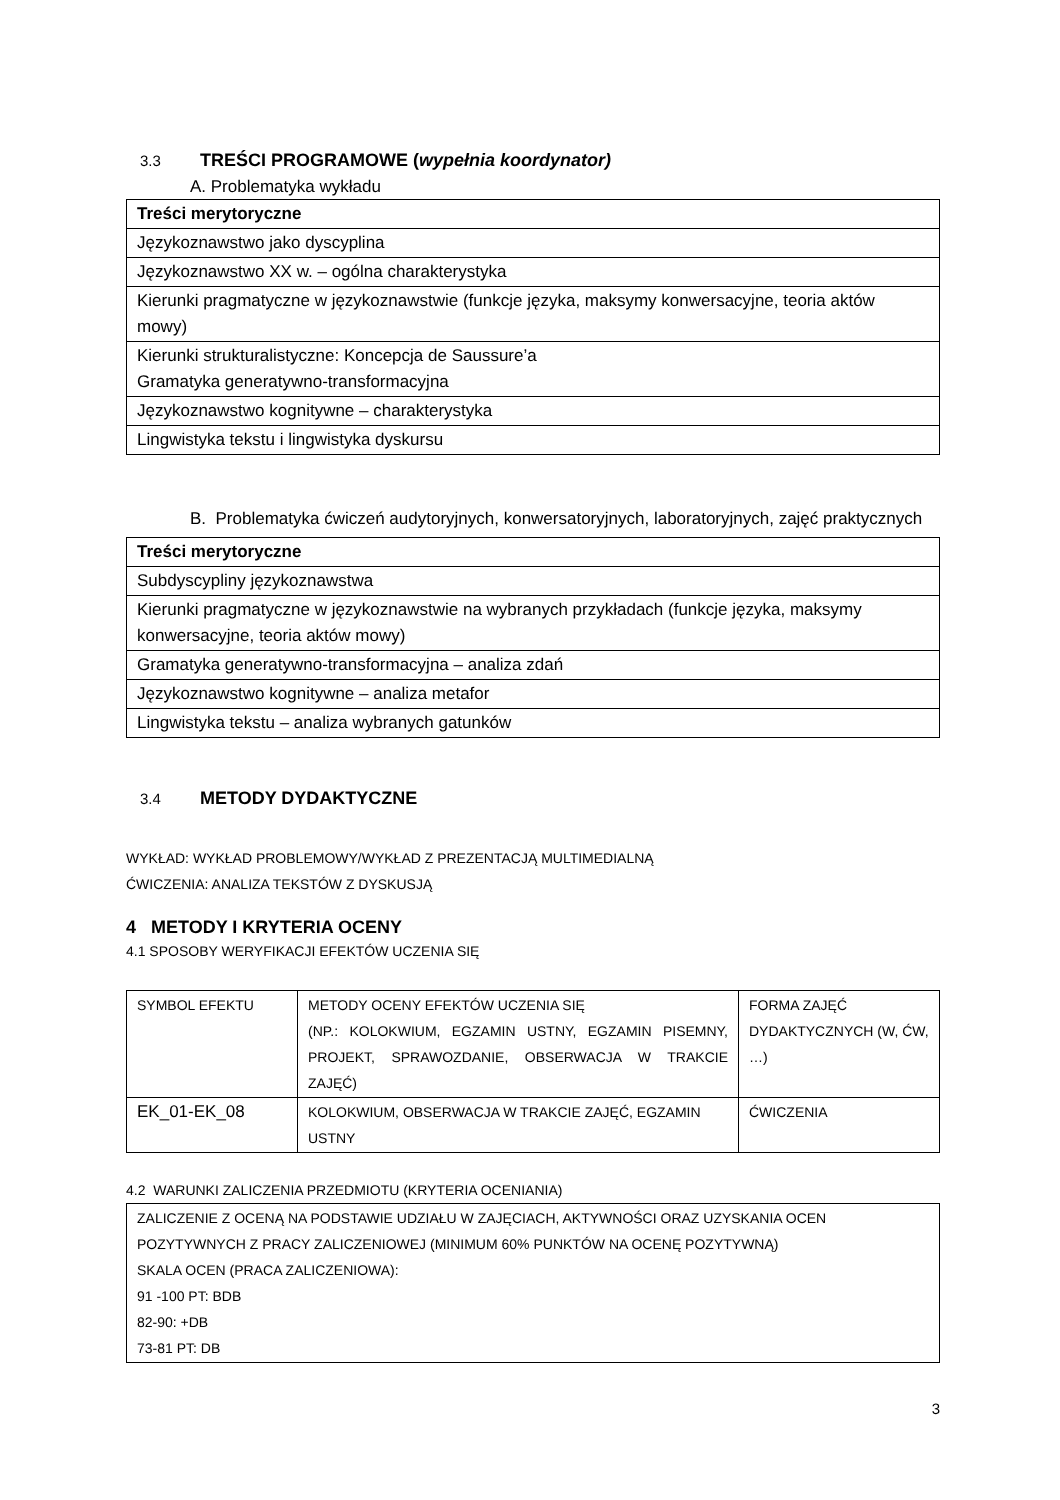3.3 TREŚCI PROGRAMOWE (wypełnia koordynator)
A. Problematyka wykładu
| Treści merytoryczne |
| --- |
| Językoznawstwo jako dyscyplina |
| Językoznawstwo XX w. – ogólna charakterystyka |
| Kierunki pragmatyczne w językoznawstwie (funkcje języka, maksymy konwersacyjne, teoria aktów mowy) |
| Kierunki strukturalistyczne: Koncepcja de Saussure’a Gramatyka generatywno-transformacyjna |
| Językoznawstwo kognitywne – charakterystyka |
| Lingwistyka tekstu i lingwistyka dyskursu |
B. Problematyka ćwiczeń audytoryjnych, konwersatoryjnych, laboratoryjnych, zajęć praktycznych
| Treści merytoryczne |
| --- |
| Subdyscypliny językoznawstwa |
| Kierunki pragmatyczne w językoznawstwie na wybranych przykładach (funkcje języka, maksymy konwersacyjne, teoria aktów mowy) |
| Gramatyka generatywno-transformacyjna – analiza zdań |
| Językoznawstwo kognitywne – analiza metafor |
| Lingwistyka tekstu – analiza wybranych gatunków |
3.4 METODY DYDAKTYCZNE
WYKŁAD: WYKŁAD PROBLEMOWY/WYKŁAD Z PREZENTACJĄ MULTIMEDIALNĄ
ĆWICZENIA: ANALIZA TEKSTÓW Z DYSKUSJĄ
4 METODY I KRYTERIA OCENY
4.1 SPOSOBY WERYFIKACJI EFEKTÓW UCZENIA SIĘ
| SYMBOL EFEKTU | METODY OCENY EFEKTÓW UCZENIA SIĘ (NP.: KOLOKWIUM, EGZAMIN USTNY, EGZAMIN PISEMNY, PROJEKT, SPRAWOZDANIE, OBSERWACJA W TRAKCIE ZAJĘĆ) | FORMA ZAJĘĆ DYDAKTYCZNYCH (W, ĆW, …) |
| EK_01-EK_08 | KOLOKWIUM, OBSERWACJA W TRAKCIE ZAJĘĆ, EGZAMIN USTNY | ĆWICZENIA |
4.2 WARUNKI ZALICZENIA PRZEDMIOTU (KRYTERIA OCENIANIA)
| ZALICZENIE Z OCENĄ NA PODSTAWIE UDZIAŁU W ZAJĘCIACH, AKTYWNOŚCI ORAZ UZYSKANIA OCEN POZYTYWNYCH Z PRACY ZALICZENIOWEJ (MINIMUM 60% PUNKTÓW NA OCENĘ POZYTYWNĄ) SKALA OCEN (PRACA ZALICZENIOWA): 91 -100 PT: BDB 82-90: +DB 73-81 PT: DB |
3